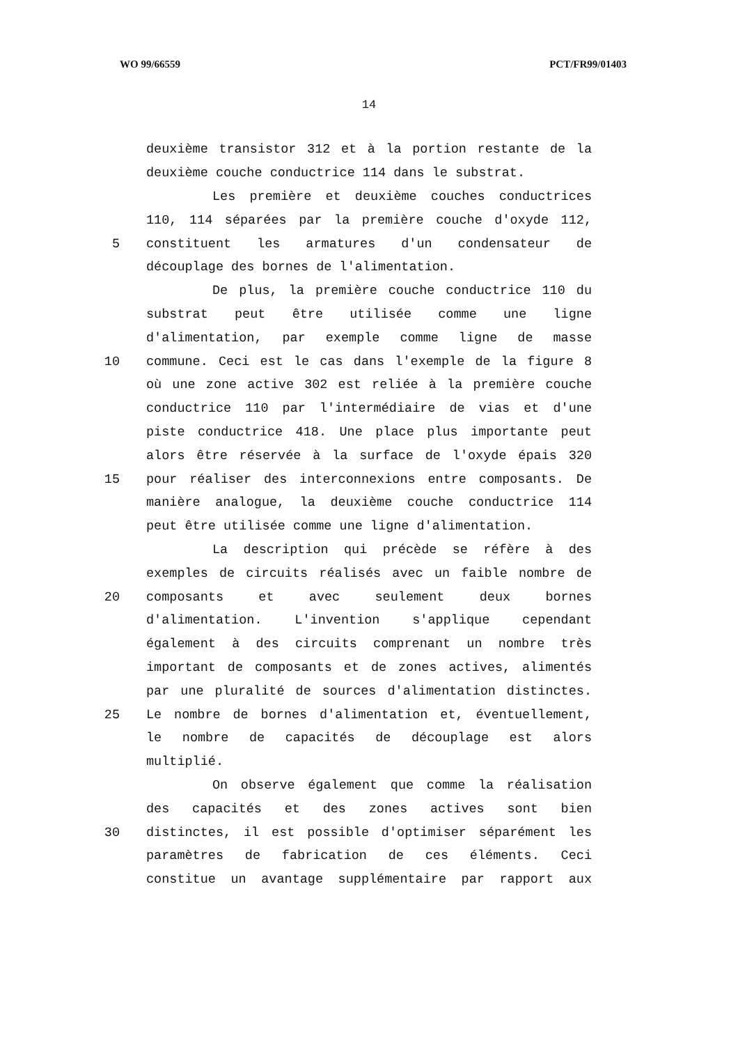WO 99/66559 PCT/FR99/01403
14
deuxième transistor 312 et à la portion restante de la
deuxième couche conductrice 114 dans le substrat.
Les première et deuxième couches conductrices
110, 114 séparées par la première couche d'oxyde 112,
5 constituent les armatures d'un condensateur de
découplage des bornes de l'alimentation.
De plus, la première couche conductrice 110 du
substrat peut être utilisée comme une ligne
d'alimentation, par exemple comme ligne de masse
10 commune. Ceci est le cas dans l'exemple de la figure 8
où une zone active 302 est reliée à la première couche
conductrice 110 par l'intermédiaire de vias et d'une
piste conductrice 418. Une place plus importante peut
alors être réservée à la surface de l'oxyde épais 320
15 pour réaliser des interconnexions entre composants. De
manière analogue, la deuxième couche conductrice 114
peut être utilisée comme une ligne d'alimentation.
La description qui précède se réfère à des
exemples de circuits réalisés avec un faible nombre de
20 composants et avec seulement deux bornes
d'alimentation. L'invention s'applique cependant
également à des circuits comprenant un nombre très
important de composants et de zones actives, alimentés
par une pluralité de sources d'alimentation distinctes.
25 Le nombre de bornes d'alimentation et, éventuellement,
le nombre de capacités de découplage est alors
multiplié.
On observe également que comme la réalisation
des capacités et des zones actives sont bien
30 distinctes, il est possible d'optimiser séparément les
paramètres de fabrication de ces éléments. Ceci
constitue un avantage supplémentaire par rapport aux